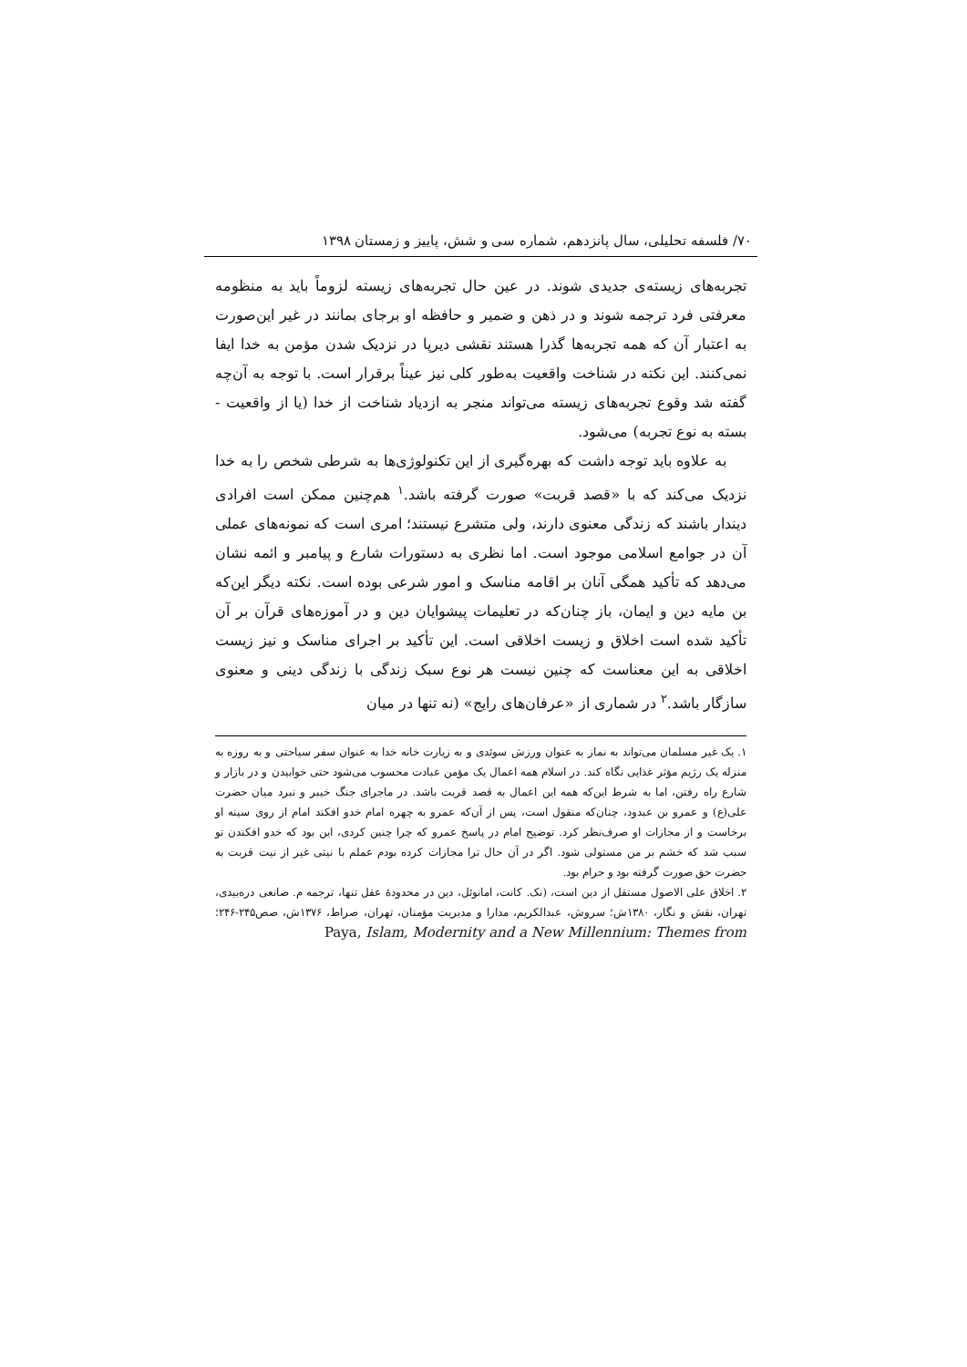۷۰/ فلسفه تحلیلی، سال پانزدهم، شماره سی و شش، پاییز و زمستان ۱۳۹۸
تجربه‌های زیسته‌ی جدیدی شوند. در عین حال تجربه‌های زیسته لزوماً باید به منظومه معرفتی فرد ترجمه شوند و در ذهن و ضمیر و حافظه او برجای بمانند در غیر این‌صورت به اعتبار آن که همه تجربه‌ها گذرا هستند نقشی دیرپا در نزدیک شدن مؤمن به خدا ایفا نمی‌کنند. این نکته در شناخت واقعیت به‌طور کلی نیز عیناً برقرار است. با توجه به آن‌چه گفته شد وقوع تجربه‌های زیسته می‌تواند منجر به ازدیاد شناخت از خدا (یا از واقعیت - بسته به نوع تجربه) می‌شود.
به علاوه باید توجه داشت که بهره‌گیری از این تکنولوژی‌ها به شرطی شخص را به خدا نزدیک می‌کند که با «قصد قربت» صورت گرفته باشد.<sup>۱</sup> هم‌چنین ممکن است افرادی دیندار باشند که زندگی معنوی دارند، ولی متشرع نیستند؛ امری است که نمونه‌های عملی آن در جوامع اسلامی موجود است. اما نظری به دستورات شارع و پیامبر و ائمه نشان می‌دهد که تأکید همگی آنان بر اقامه مناسک و امور شرعی بوده است. نکته دیگر این‌که بن مایه دین و ایمان، باز چنان‌که در تعلیمات پیشوایان دین و در آموزه‌های قرآن بر آن تأکید شده است اخلاق و زیست اخلاقی است. این تأکید بر اجرای مناسک و نیز زیست اخلاقی به این معناست که چنین نیست هر نوع سبک زندگی با زندگی دینی و معنوی سازگار باشد.<sup>۲</sup> در شماری از «عرفان‌های رایج» (نه تنها در میان
۱. یک غیر مسلمان می‌تواند به نماز به عنوان ورزش سوئدی و به زیارت خانه خدا به عنوان سفر سیاحتی و به روزه به منزله یک رژیم مؤثر غذایی نگاه کند. در اسلام همه اعمال یک مؤمن عبادت محسوب می‌شود حتی خوابیدن و در بازار و شارع راه رفتن، اما به شرط این‌که همه این اعمال به قصد قربت باشد. در ماجرای جنگ خیبر و نبرد میان حضرت علی(ع) و عمرو بن عبدود، چنان‌که منقول است، پس از آن‌که عمرو به چهره امام خدو افکند امام از روی سینه او برخاست و از مجازات او صرف‌نظر کرد. توضیح امام در پاسخ عمرو که چرا چنین کردی، این بود که خدو افکندن تو سبب شد که خشم بر من مستولی شود. اگر در آن حال ترا مجازات کرده بودم عملم با نیتی غیر از نیت قربت به حضرت حق صورت گرفته بود و حرام بود.
۲. اخلاق علی الاصول مستقل از دین است، (نک. کانت، امانوئل، دین در محدودهٔ عقل تنها، ترجمه م. صانعی دره‌بیدی، تهران، نقش و نگار، ۱۳۸۰ش؛ سروش، عبدالکریم، مدارا و مدیریت مؤمنان، تهران، صراط، ۱۳۷۶ش، صص۲۴۵-۲۴۶؛ Paya, Islam, Modernity and a New Millennium: Themes from